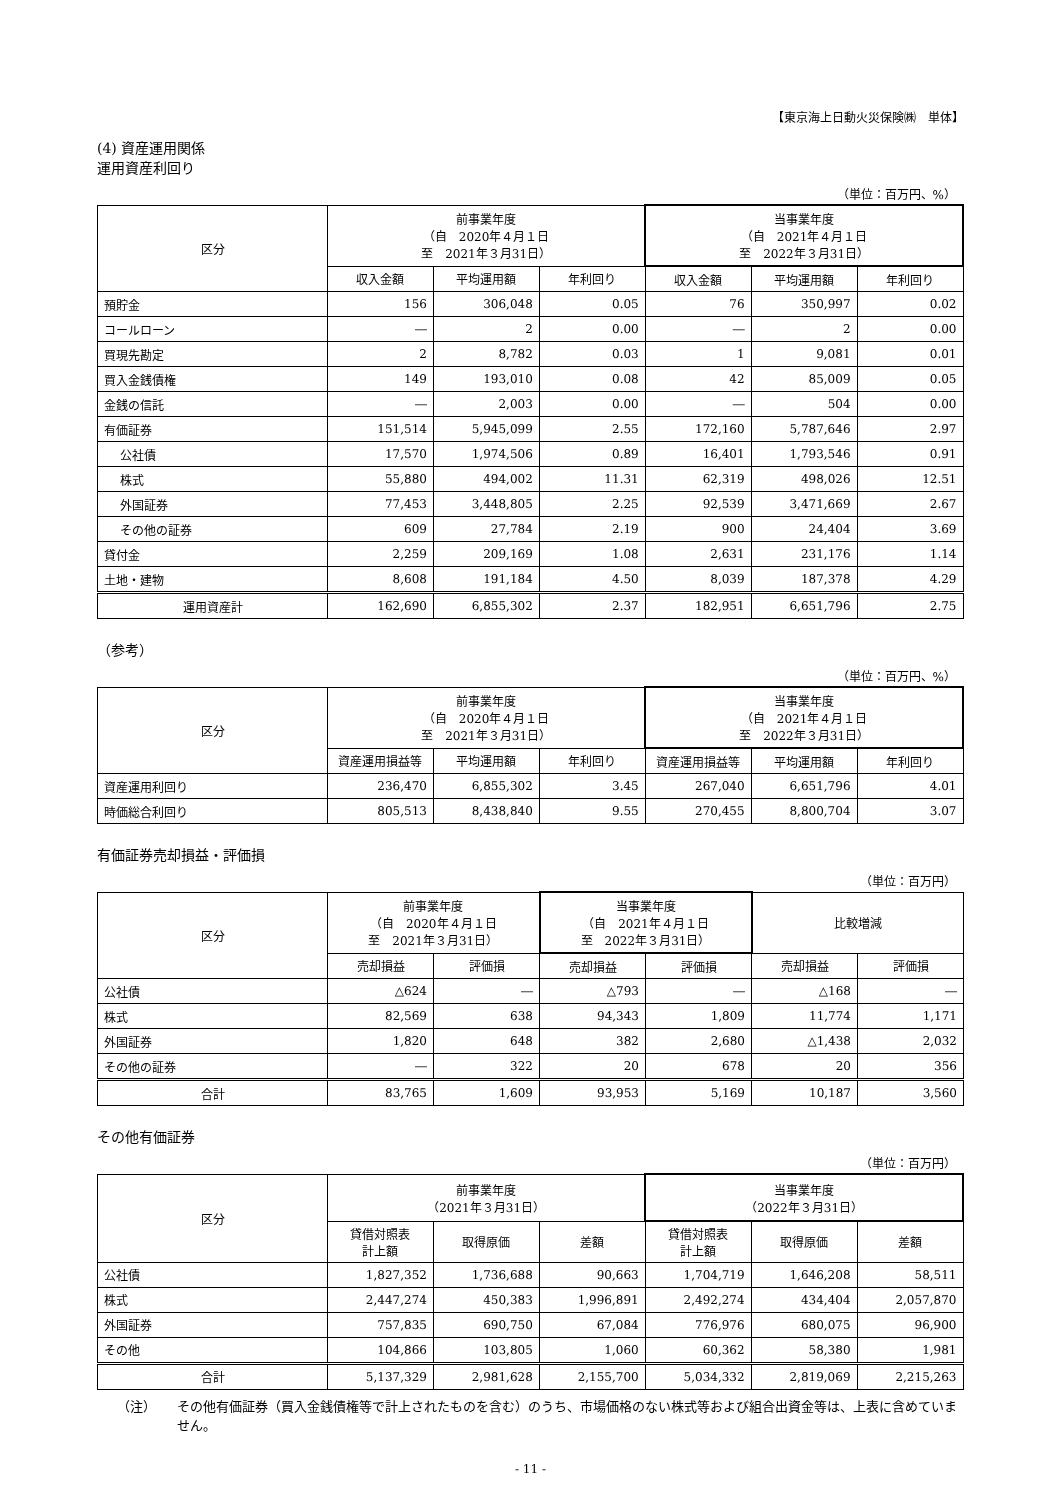【東京海上日動火災保険㈱　単体】
(4) 資産運用関係
運用資産利回り
（単位：百万円、%）
| 区分 | 前事業年度 （自 2020年４月１日 至 2021年３月31日） | | | 当事業年度 （自 2021年４月１日 至 2022年３月31日） | | |
| --- | --- | --- | --- | --- | --- | --- |
| | 収入金額 | 平均運用額 | 年利回り | 収入金額 | 平均運用額 | 年利回り |
| 預貯金 | 156 | 306,048 | 0.05 | 76 | 350,997 | 0.02 |
| コールローン | ― | 2 | 0.00 | ― | 2 | 0.00 |
| 買現先勘定 | 2 | 8,782 | 0.03 | 1 | 9,081 | 0.01 |
| 買入金銭債権 | 149 | 193,010 | 0.08 | 42 | 85,009 | 0.05 |
| 金銭の信託 | ― | 2,003 | 0.00 | ― | 504 | 0.00 |
| 有価証券 | 151,514 | 5,945,099 | 2.55 | 172,160 | 5,787,646 | 2.97 |
| 公社債 | 17,570 | 1,974,506 | 0.89 | 16,401 | 1,793,546 | 0.91 |
| 株式 | 55,880 | 494,002 | 11.31 | 62,319 | 498,026 | 12.51 |
| 外国証券 | 77,453 | 3,448,805 | 2.25 | 92,539 | 3,471,669 | 2.67 |
| その他の証券 | 609 | 27,784 | 2.19 | 900 | 24,404 | 3.69 |
| 貸付金 | 2,259 | 209,169 | 1.08 | 2,631 | 231,176 | 1.14 |
| 土地・建物 | 8,608 | 191,184 | 4.50 | 8,039 | 187,378 | 4.29 |
| 運用資産計 | 162,690 | 6,855,302 | 2.37 | 182,951 | 6,651,796 | 2.75 |
（参考）
（単位：百万円、%）
| 区分 | 前事業年度 （自 2020年４月１日 至 2021年３月31日） | | | 当事業年度 （自 2021年４月１日 至 2022年３月31日） | | |
| --- | --- | --- | --- | --- | --- | --- |
| | 資産運用損益等 | 平均運用額 | 年利回り | 資産運用損益等 | 平均運用額 | 年利回り |
| 資産運用利回り | 236,470 | 6,855,302 | 3.45 | 267,040 | 6,651,796 | 4.01 |
| 時価総合利回り | 805,513 | 8,438,840 | 9.55 | 270,455 | 8,800,704 | 3.07 |
有価証券売却損益・評価損
（単位：百万円）
| 区分 | 前事業年度 （自 2020年４月１日 至 2021年３月31日） | | 当事業年度 （自 2021年４月１日 至 2022年３月31日） | | 比較増減 | |
| --- | --- | --- | --- | --- | --- | --- |
| | 売却損益 | 評価損 | 売却損益 | 評価損 | 売却損益 | 評価損 |
| 公社債 | △624 | ― | △793 | ― | △168 | ― |
| 株式 | 82,569 | 638 | 94,343 | 1,809 | 11,774 | 1,171 |
| 外国証券 | 1,820 | 648 | 382 | 2,680 | △1,438 | 2,032 |
| その他の証券 | ― | 322 | 20 | 678 | 20 | 356 |
| 合計 | 83,765 | 1,609 | 93,953 | 5,169 | 10,187 | 3,560 |
その他有価証券
（単位：百万円）
| 区分 | 前事業年度 （2021年３月31日） | | | 当事業年度 （2022年３月31日） | | |
| --- | --- | --- | --- | --- | --- | --- |
| | 貸借対照表 計上額 | 取得原価 | 差額 | 貸借対照表 計上額 | 取得原価 | 差額 |
| 公社債 | 1,827,352 | 1,736,688 | 90,663 | 1,704,719 | 1,646,208 | 58,511 |
| 株式 | 2,447,274 | 450,383 | 1,996,891 | 2,492,274 | 434,404 | 2,057,870 |
| 外国証券 | 757,835 | 690,750 | 67,084 | 776,976 | 680,075 | 96,900 |
| その他 | 104,866 | 103,805 | 1,060 | 60,362 | 58,380 | 1,981 |
| 合計 | 5,137,329 | 2,981,628 | 2,155,700 | 5,034,332 | 2,819,069 | 2,215,263 |
（注） その他有価証券（買入金銭債権等で計上されたものを含む）のうち、市場価格のない株式等および組合出資金等は、上表に含めていません。
- 11 -